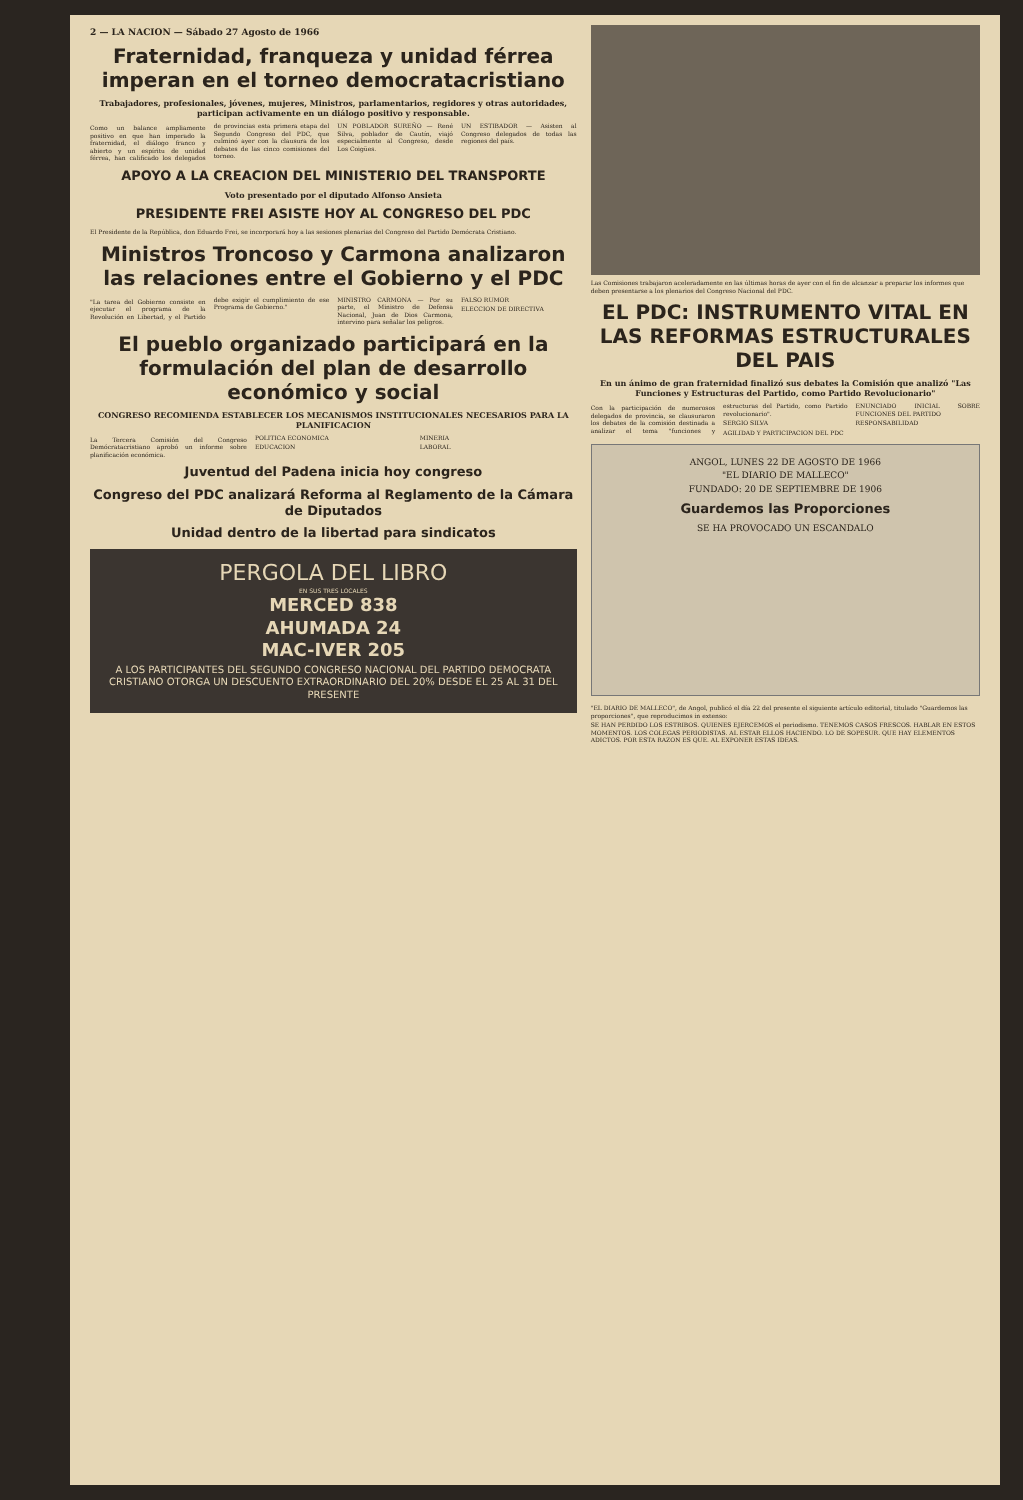2 — LA NACION — Sábado 27 Agosto de 1966
Fraternidad, franqueza y unidad férrea imperan en el torneo democratacristiano
Trabajadores, profesionales, jóvenes, mujeres, Ministros, parlamentarios, regidores y otras autoridades, participan activamente en un diálogo positivo y responsable.
Como un balance ampliamente positivo en que han imperado la fraternidad, el diálogo franco y abierto y un espíritu de unidad férrea, han calificado los delegados de provincias esta primera etapa del Segundo Congreso del PDC, que culminó ayer con la clausura de los debates de las cinco comisiones del torneo.
UN POBLADOR SUREÑO — René Silva, poblador de Cautín, viajó especialmente al Congreso, desde Los Coigües.
UN ESTIBADOR — Asisten al Congreso delegados de todas las regiones del país.
APOYO A LA CREACION DEL MINISTERIO DEL TRANSPORTE
Voto presentado por el diputado Alfonso Ansieta
PRESIDENTE FREI ASISTE HOY AL CONGRESO DEL PDC
El Presidente de la República, don Eduardo Frei, se incorporará hoy a las sesiones plenarias del Congreso del Partido Demócrata Cristiano.
Ministros Troncoso y Carmona analizaron las relaciones entre el Gobierno y el PDC
"La tarea del Gobierno consiste en ejecutar el programa de la Revolución en Libertad, y el Partido debe exigir el cumplimiento de ese Programa de Gobierno."
MINISTRO CARMONA — Por su parte, el Ministro de Defensa Nacional, Juan de Dios Carmona, intervino para señalar los peligros.
FALSO RUMOR
ELECCION DE DIRECTIVA
El pueblo organizado participará en la formulación del plan de desarrollo económico y social
CONGRESO RECOMIENDA ESTABLECER LOS MECANISMOS INSTITUCIONALES NECESARIOS PARA LA PLANIFICACION
La Tercera Comisión del Congreso Demócratacristiano aprobó un informe sobre planificación económica.
POLITICA ECONOMICA
EDUCACION
MINERIA
LABORAL
Juventud del Padena inicia hoy congreso
Congreso del PDC analizará Reforma al Reglamento de la Cámara de Diputados
Unidad dentro de la libertad para sindicatos
PERGOLA DEL LIBRO
EN SUS TRES LOCALES
MERCED 838
AHUMADA 24
MAC-IVER 205
A LOS PARTICIPANTES DEL SEGUNDO CONGRESO NACIONAL DEL PARTIDO DEMOCRATA CRISTIANO OTORGA UN DESCUENTO EXTRAORDINARIO DEL 20% DESDE EL 25 AL 31 DEL PRESENTE
Las Comisiones trabajaron aceleradamente en las últimas horas de ayer con el fin de alcanzar a preparar los informes que deben presentarse a los plenarios del Congreso Nacional del PDC.
EL PDC: INSTRUMENTO VITAL EN LAS REFORMAS ESTRUCTURALES DEL PAIS
En un ánimo de gran fraternidad finalizó sus debates la Comisión que analizó "Las Funciones y Estructuras del Partido, como Partido Revolucionario"
Con la participación de numerosos delegados de provincia, se clausuraron los debates de la comisión destinada a analizar el tema "funciones y estructuras del Partido, como Partido revolucionario".
SERGIO SILVA
AGILIDAD Y PARTICIPACION DEL PDC
ENUNCIADO INICIAL SOBRE FUNCIONES DEL PARTIDO
RESPONSABILIDAD
ANGOL, LUNES 22 DE AGOSTO DE 1966
"EL DIARIO DE MALLECO"
FUNDADO: 20 DE SEPTIEMBRE DE 1906
Guardemos las Proporciones
SE HA PROVOCADO UN ESCANDALO
"EL DIARIO DE MALLECO", de Angol, publicó el día 22 del presente el siguiente artículo editorial, titulado "Guardemos las proporciones", que reproducimos in extenso:
SE HAN PERDIDO LOS ESTRIBOS. QUIENES EJERCEMOS el periodismo. TENEMOS CASOS FRESCOS. HABLAR EN ESTOS MOMENTOS. LOS COLEGAS PERIODISTAS. AL ESTAR ELLOS HACIENDO. LO DE SOPESUR. QUE HAY ELEMENTOS ADICTOS. POR ESTA RAZON ES QUE. AL EXPONER ESTAS IDEAS.